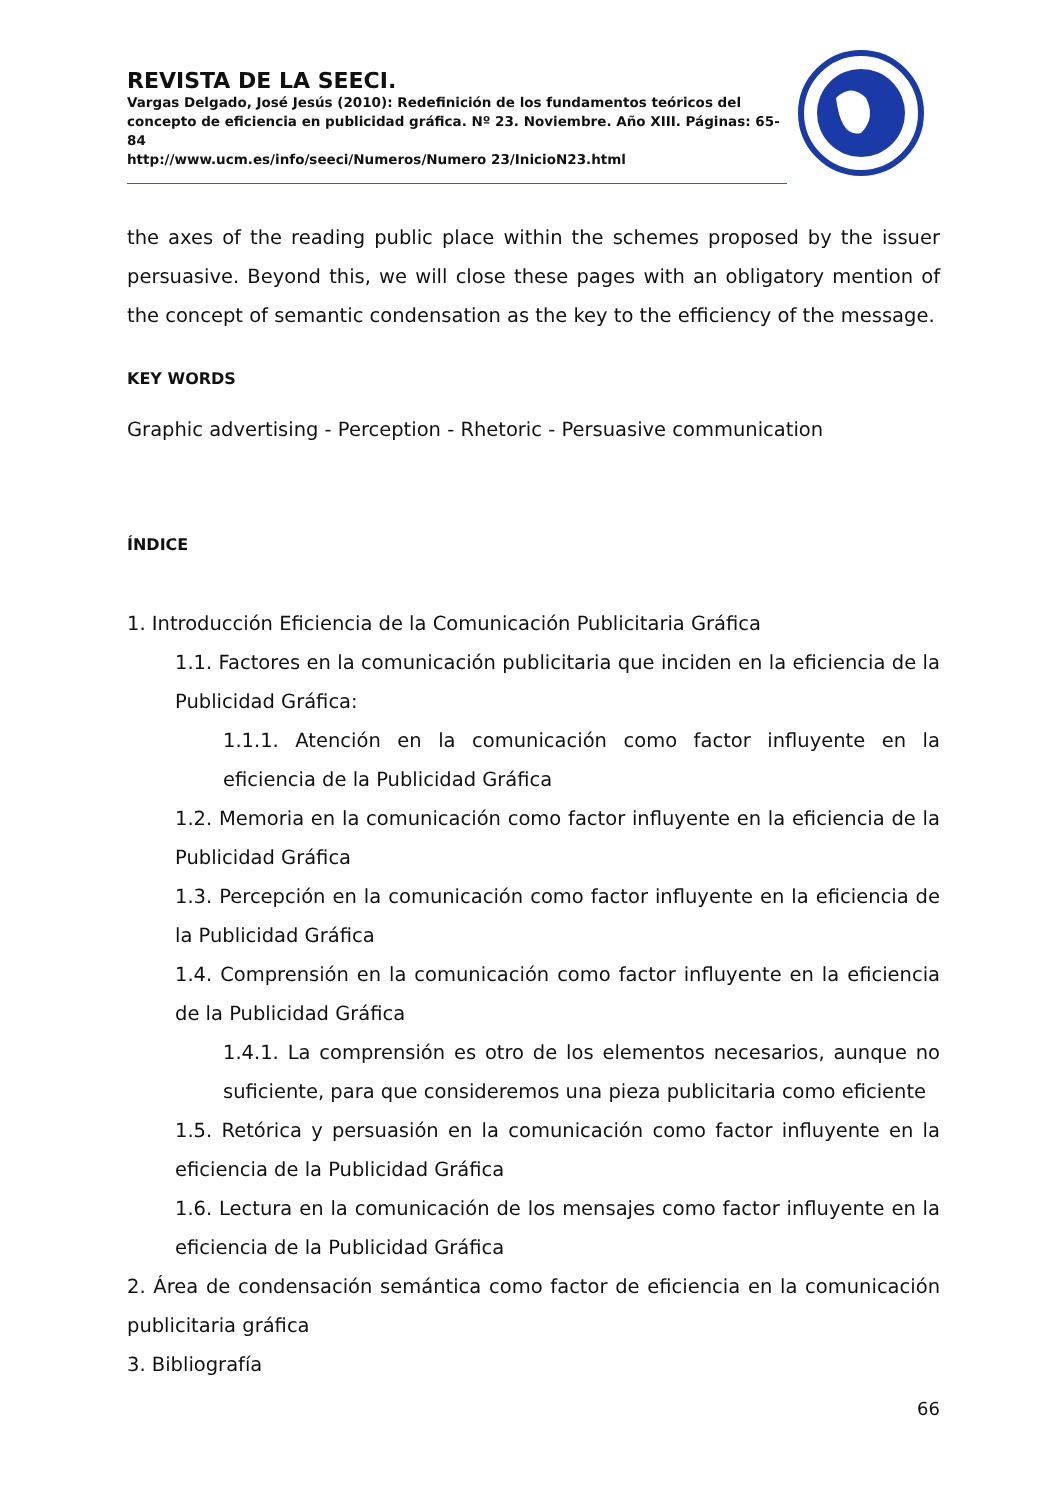REVISTA DE LA SEECI.
Vargas Delgado, José Jesús (2010): Redefinición de los fundamentos teóricos del concepto de eficiencia en publicidad gráfica. Nº 23. Noviembre. Año XIII. Páginas: 65-84
http://www.ucm.es/info/seeci/Numeros/Numero 23/InicioN23.html
the axes of the reading public place within the schemes proposed by the issuer persuasive. Beyond this, we will close these pages with an obligatory mention of the concept of semantic condensation as the key to the efficiency of the message.
KEY WORDS
Graphic advertising - Perception - Rhetoric - Persuasive communication
ÍNDICE
1. Introducción Eficiencia de la Comunicación Publicitaria Gráfica
1.1. Factores en la comunicación publicitaria que inciden en la eficiencia de la Publicidad Gráfica:
1.1.1. Atención en la comunicación como factor influyente en la eficiencia de la Publicidad Gráfica
1.2. Memoria en la comunicación como factor influyente en la eficiencia de la Publicidad Gráfica
1.3. Percepción en la comunicación como factor influyente en la eficiencia de la Publicidad Gráfica
1.4. Comprensión en la comunicación como factor influyente en la eficiencia de la Publicidad Gráfica
1.4.1. La comprensión es otro de los elementos necesarios, aunque no suficiente, para que consideremos una pieza publicitaria como eficiente
1.5. Retórica y persuasión en la comunicación como factor influyente en la eficiencia de la Publicidad Gráfica
1.6. Lectura en la comunicación de los mensajes como factor influyente en la eficiencia de la Publicidad Gráfica
2. Área de condensación semántica como factor de eficiencia en la comunicación publicitaria gráfica
3. Bibliografía
66